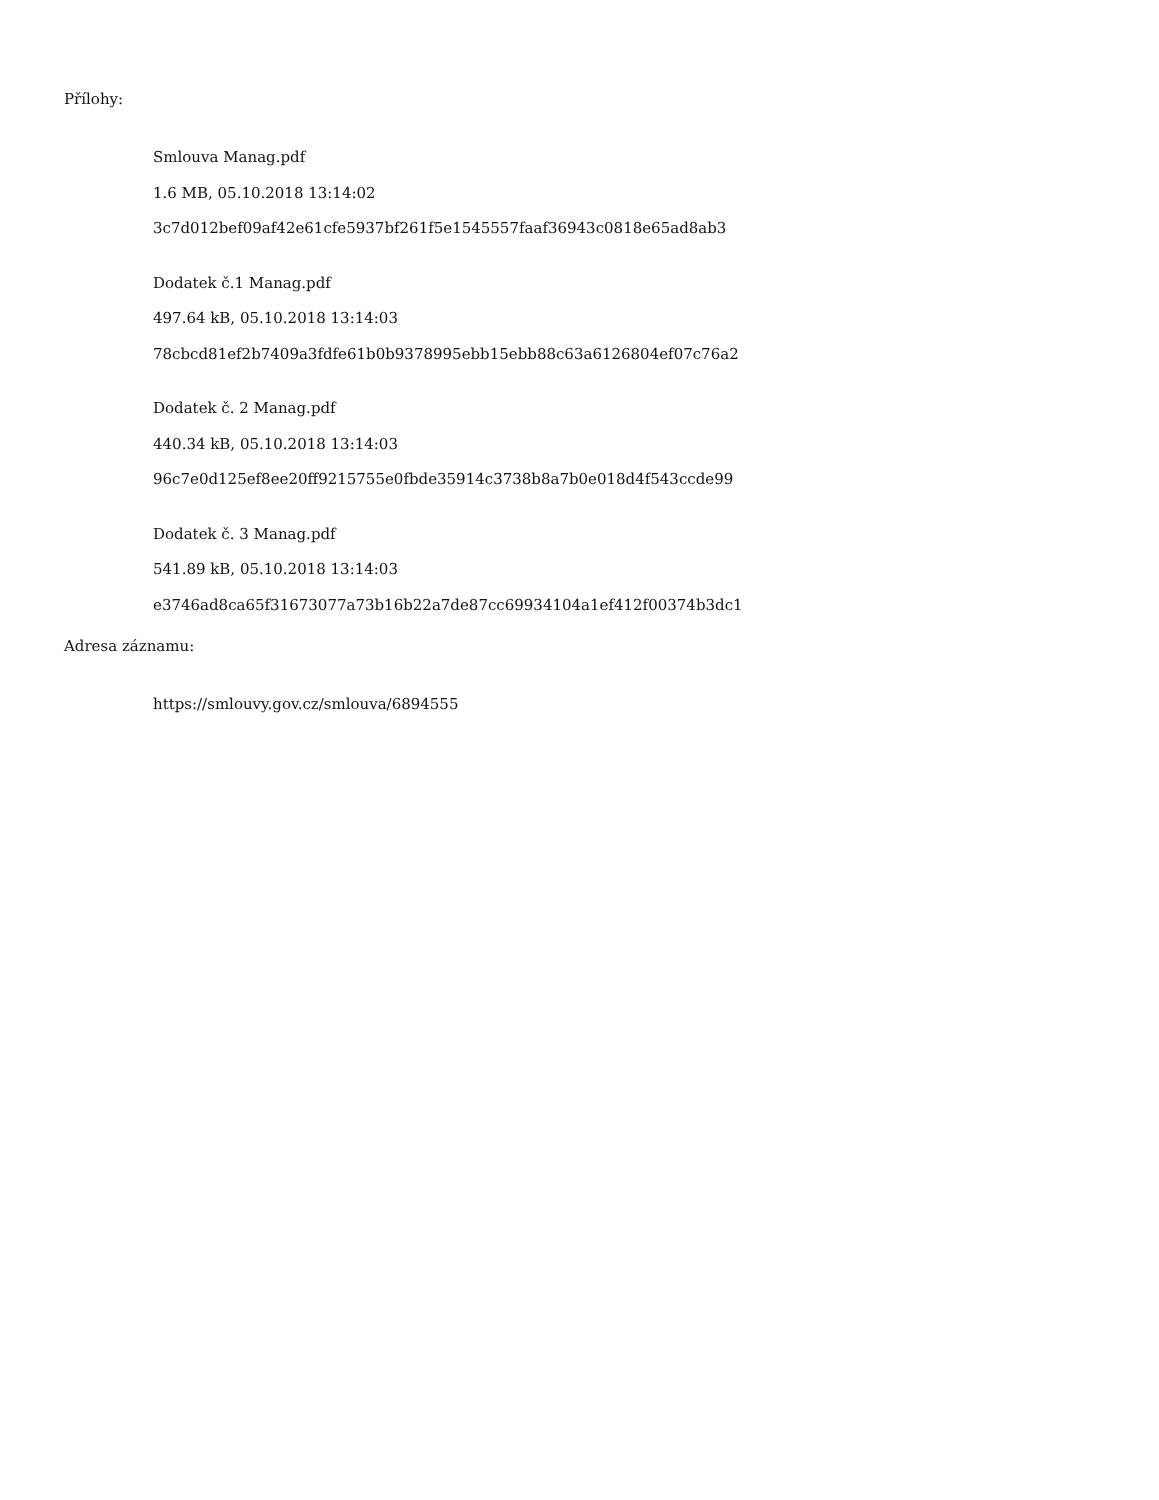Přílohy:
Smlouva Manag.pdf
1.6 MB, 05.10.2018 13:14:02
3c7d012bef09af42e61cfe5937bf261f5e1545557faaf36943c0818e65ad8ab3
Dodatek č.1 Manag.pdf
497.64 kB, 05.10.2018 13:14:03
78cbcd81ef2b7409a3fdfe61b0b9378995ebb15ebb88c63a6126804ef07c76a2
Dodatek č. 2 Manag.pdf
440.34 kB, 05.10.2018 13:14:03
96c7e0d125ef8ee20ff9215755e0fbde35914c3738b8a7b0e018d4f543ccde99
Dodatek č. 3 Manag.pdf
541.89 kB, 05.10.2018 13:14:03
e3746ad8ca65f31673077a73b16b22a7de87cc69934104a1ef412f00374b3dc1
Adresa záznamu:
https://smlouvy.gov.cz/smlouva/6894555